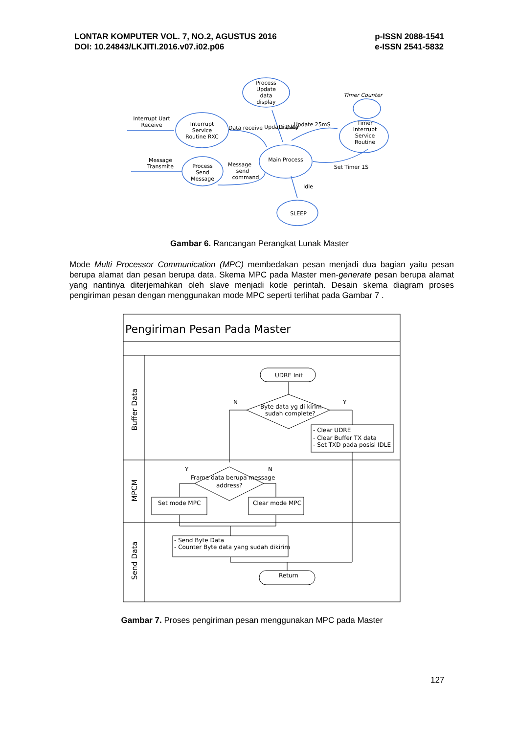LONTAR KOMPUTER VOL. 7, NO.2, AGUSTUS 2016
DOI: 10.24843/LKJITI.2016.v07.i02.p06
p-ISSN 2088-1541
e-ISSN 2541-5832
Process
Update
data
display
Interrupt
Service
Routine RXC
Main Process
Process
Send
Message
Timer
Interrupt
Service
Routine
SLEEP
Interrupt Uart
Receive
Message
Transmite
Timer Counter
Data receive
Update Data
Display
Update 25mS
Message
send
command
Set Timer 1S
Idle
Pengiriman Pesan Pada Master
Buffer Data
MPCM
Send Data
UDRE Init
Byte data yg di kirim
sudah complete?
N
Y
- Clear UDRE
- Clear Buffer TX data
- Set TXD pada posisi IDLE
Y
N
Frame data berupa message
address?
Set mode MPC
Clear mode MPC
- Send Byte Data
- Counter Byte data yang sudah dikirim
Return
Gambar 6. Rancangan Perangkat Lunak Master
Mode Multi Processor Communication (MPC) membedakan pesan menjadi dua bagian yaitu pesan berupa alamat dan pesan berupa data. Skema MPC pada Master men-generate pesan berupa alamat yang nantinya diterjemahkan oleh slave menjadi kode perintah. Desain skema diagram proses pengiriman pesan dengan menggunakan mode MPC seperti terlihat pada Gambar 7 .
Gambar 7. Proses pengiriman pesan menggunakan MPC pada Master
127